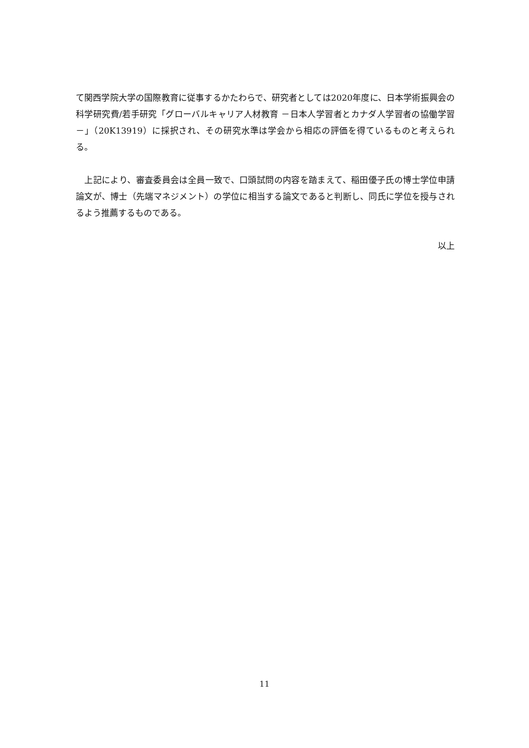て関西学院大学の国際教育に従事するかたわらで、研究者としては2020年度に、日本学術振興会の科学研究費/若手研究「グローバルキャリア人材教育 －日本人学習者とカナダ人学習者の協働学習－」（20K13919）に採択され、その研究水準は学会から相応の評価を得ているものと考えられる。
　上記により、審査委員会は全員一致で、口頭試問の内容を踏まえて、稲田優子氏の博士学位申請論文が、博士（先端マネジメント）の学位に相当する論文であると判断し、同氏に学位を授与されるよう推薦するものである。
以上
11